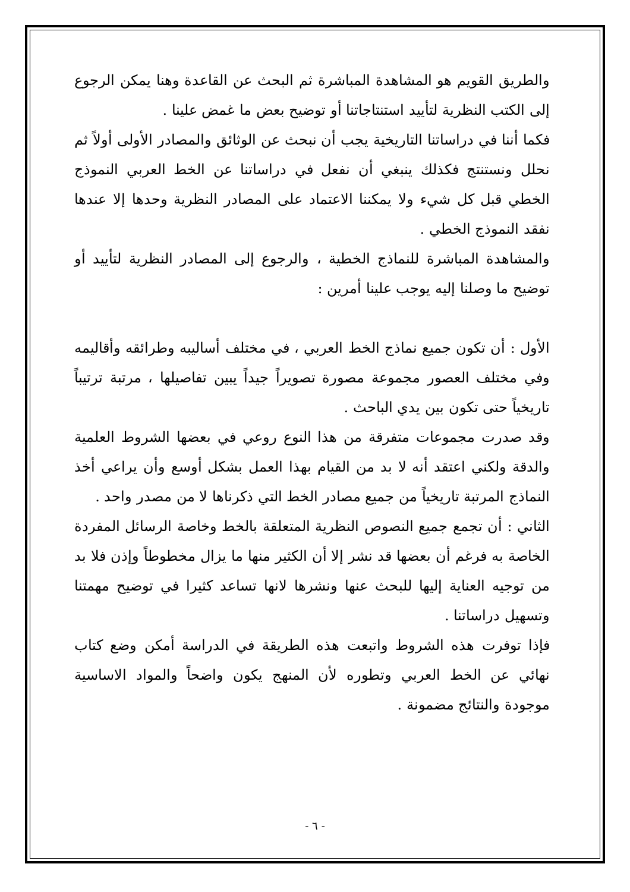والطريق القويم هو المشاهدة المباشرة ثم البحث عن القاعدة وهنا يمكن الرجوع إلى الكتب النظرية لتأييد استنتاجاتنا أو توضيح بعض ما غمض علينا .
فكما أننا في دراساتنا التاريخية يجب أن نبحث عن الوثائق والمصادر الأولى أولاً ثم نحلل ونستنتج فكذلك ينبغي أن نفعل في دراساتنا عن الخط العربي النموذج الخطي قبل كل شيء ولا يمكننا الاعتماد على المصادر النظرية وحدها إلا عندها نفقد النموذج الخطي .
والمشاهدة المباشرة للنماذج الخطية ، والرجوع إلى المصادر النظرية لتأييد أو توضيح ما وصلنا إليه يوجب علينا أمرين :
الأول : أن تكون جميع نماذج الخط العربي ، في مختلف أساليبه وطرائقه وأقاليمه وفي مختلف العصور مجموعة مصورة تصويراً جيداً يبين تفاصيلها ، مرتبة ترتيباً تاريخياً حتى تكون بين يدي الباحث .
وقد صدرت مجموعات متفرقة من هذا النوع روعي في بعضها الشروط العلمية والدقة ولكني اعتقد أنه لا بد من القيام بهذا العمل بشكل أوسع وأن يراعي أخذ النماذج المرتبة تاريخياً من جميع مصادر الخط التي ذكرناها لا من مصدر واحد .
الثاني : أن تجمع جميع النصوص النظرية المتعلقة بالخط وخاصة الرسائل المفردة الخاصة به فرغم أن بعضها قد نشر إلا أن الكثير منها ما يزال مخطوطاً وإذن فلا بد من توجيه العناية إليها للبحث عنها ونشرها لانها تساعد كثيرا في توضيح مهمتنا وتسهيل دراساتنا .
فإذا توفرت هذه الشروط واتبعت هذه الطريقة في الدراسة أمكن وضع كتاب نهائي عن الخط العربي وتطوره لأن المنهج يكون واضحاً والمواد الاساسية موجودة والنتائج مضمونة .
- ٦ -